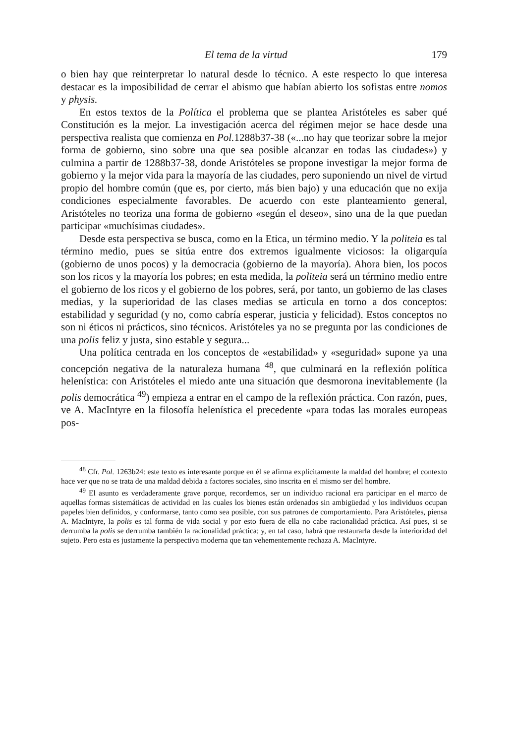El tema de la virtud 179
o bien hay que reinterpretar lo natural desde lo técnico. A este respecto lo que interesa destacar es la imposibilidad de cerrar el abismo que habían abierto los sofistas entre nomos y physis.
En estos textos de la Política el problema que se plantea Aristóteles es saber qué Constitución es la mejor. La investigación acerca del régimen mejor se hace desde una perspectiva realista que comienza en Pol. 1288b37-38 («...no hay que teorizar sobre la mejor forma de gobierno, sino sobre una que sea posible alcanzar en todas las ciudades») y culmina a partir de 1288b37-38, donde Aristóteles se propone investigar la mejor forma de gobierno y la mejor vida para la mayoría de las ciudades, pero suponiendo un nivel de virtud propio del hombre común (que es, por cierto, más bien bajo) y una educación que no exija condiciones especialmente favorables. De acuerdo con este planteamiento general, Aristóteles no teoriza una forma de gobierno «según el deseo», sino una de la que puedan participar «muchísimas ciudades».
Desde esta perspectiva se busca, como en la Etica, un término medio. Y la politeia es tal término medio, pues se sitúa entre dos extremos igualmente viciosos: la oligarquía (gobierno de unos pocos) y la democracia (gobierno de la mayoría). Ahora bien, los pocos son los ricos y la mayoría los pobres; en esta medida, la politeia será un término medio entre el gobierno de los ricos y el gobierno de los pobres, será, por tanto, un gobierno de las clases medias, y la superioridad de las clases medias se articula en torno a dos conceptos: estabilidad y seguridad (y no, como cabría esperar, justicia y felicidad). Estos conceptos no son ni éticos ni prácticos, sino técnicos. Aristóteles ya no se pregunta por las condiciones de una polis feliz y justa, sino estable y segura...
Una política centrada en los conceptos de «estabilidad» y «seguridad» supone ya una concepción negativa de la naturaleza humana <sup>48</sup>, que culminará en la reflexión política helenística: con Aristóteles el miedo ante una situación que desmorona inevitablemente (la polis democrática <sup>49</sup>) empieza a entrar en el campo de la reflexión práctica. Con razón, pues, ve A. MacIntyre en la filosofía helenística el precedente «para todas las morales europeas pos-
<sup>48</sup> Cfr. Pol. 1263b24: este texto es interesante porque en él se afirma explícitamente la maldad del hombre; el contexto hace ver que no se trata de una maldad debida a factores sociales, sino inscrita en el mismo ser del hombre.
<sup>49</sup> El asunto es verdaderamente grave porque, recordemos, ser un individuo racional era participar en el marco de aquellas formas sistemáticas de actividad en las cuales los bienes están ordenados sin ambigüedad y los individuos ocupan papeles bien definidos, y conformarse, tanto como sea posible, con sus patrones de comportamiento. Para Aristóteles, piensa A. MacIntyre, la polis es tal forma de vida social y por esto fuera de ella no cabe racionalidad práctica. Así pues, si se derrumba la polis se derrumba también la racionalidad práctica; y, en tal caso, habrá que restaurarla desde la interioridad del sujeto. Pero esta es justamente la perspectiva moderna que tan vehementemente rechaza A. MacIntyre.